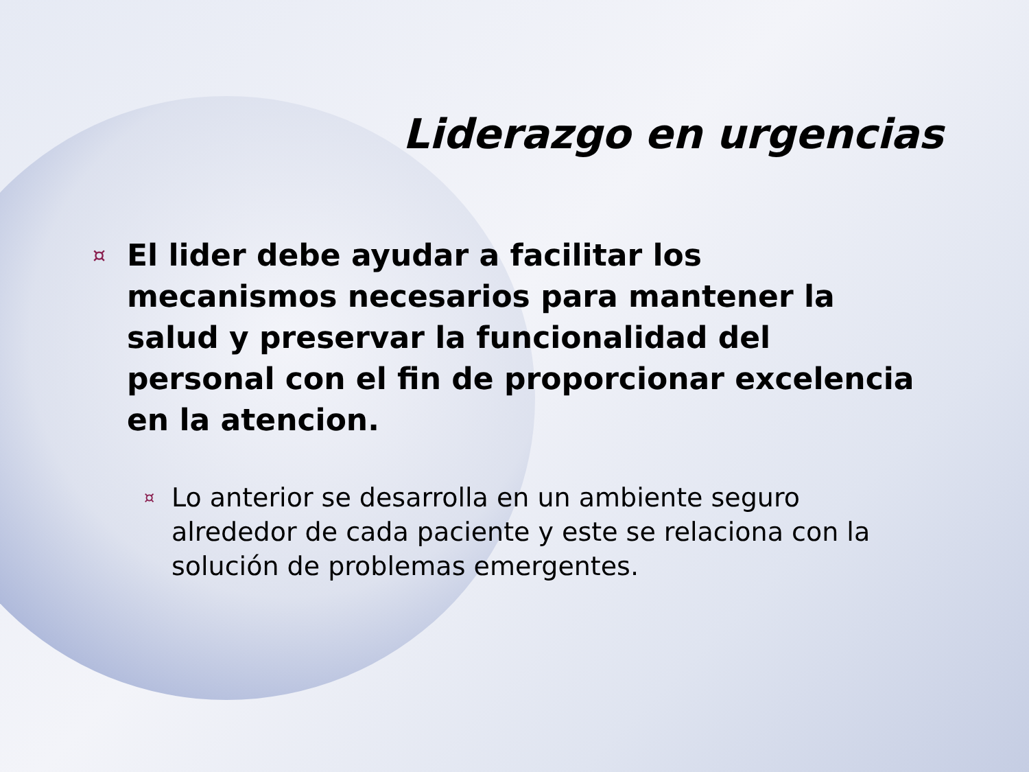Liderazgo en urgencias
¤ El lider debe ayudar a facilitar los mecanismos necesarios para mantener la salud y preservar la funcionalidad del personal con el fin de proporcionar excelencia en la atencion.
¤ Lo anterior se desarrolla en un ambiente seguro alrededor de cada paciente y este se relaciona con la solución de problemas emergentes.